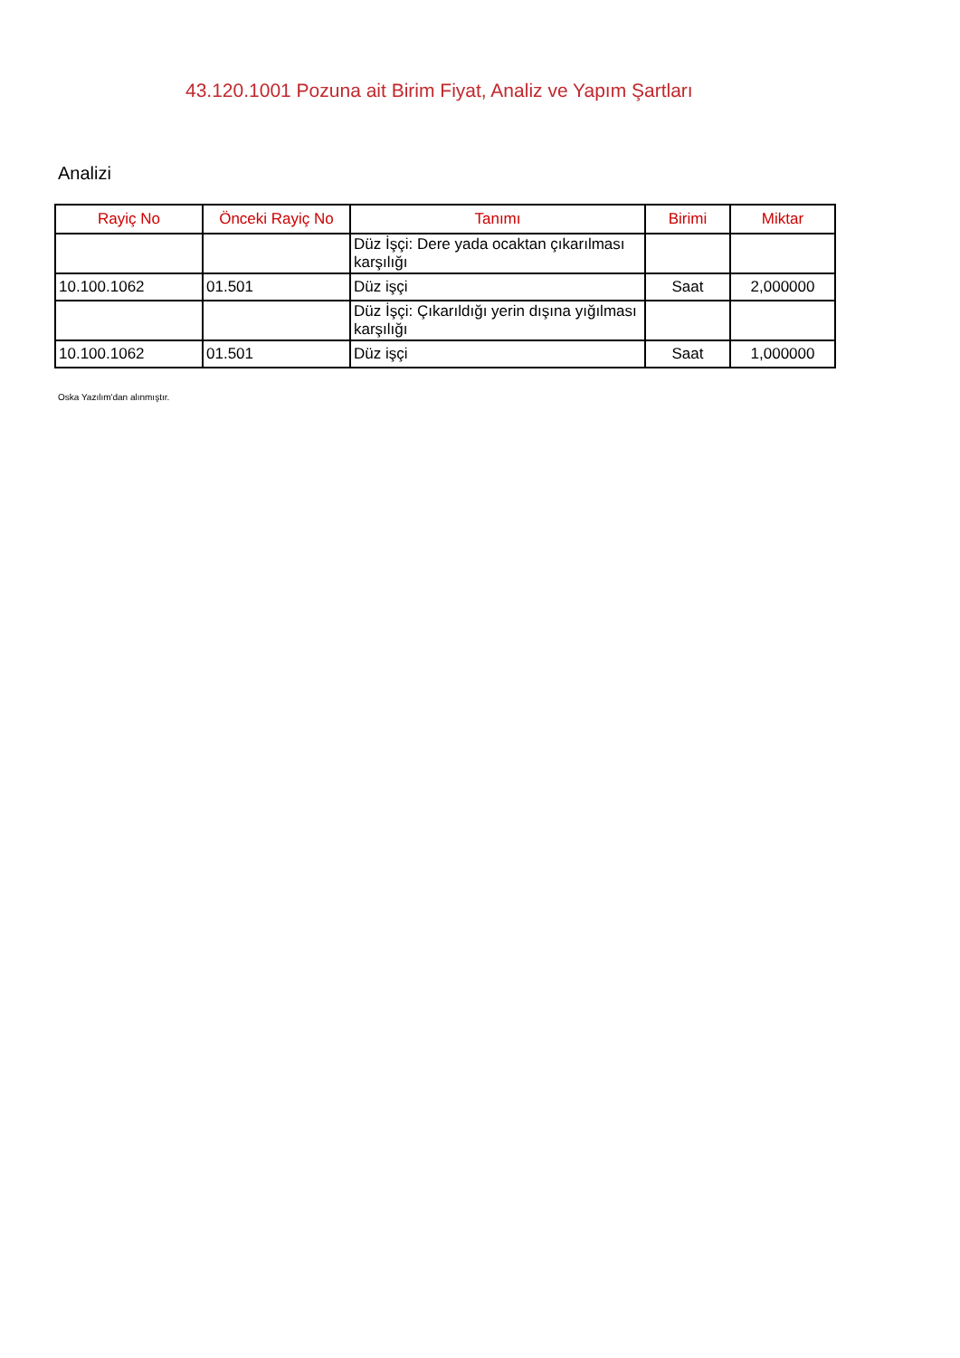43.120.1001 Pozuna ait Birim Fiyat, Analiz ve Yapım Şartları
Analizi
| Rayiç No | Önceki Rayiç No | Tanımı | Birimi | Miktar |
| --- | --- | --- | --- | --- |
| | | Düz İşçi: Dere yada ocaktan çıkarılması karşılığı | | |
| 10.100.1062 | 01.501 | Düz işçi | Saat | 2,000000 |
| | | Düz İşçi: Çıkarıldığı yerin dışına yığılması karşılığı | | |
| 10.100.1062 | 01.501 | Düz işçi | Saat | 1,000000 |
Oska Yazılım'dan alınmıştır.